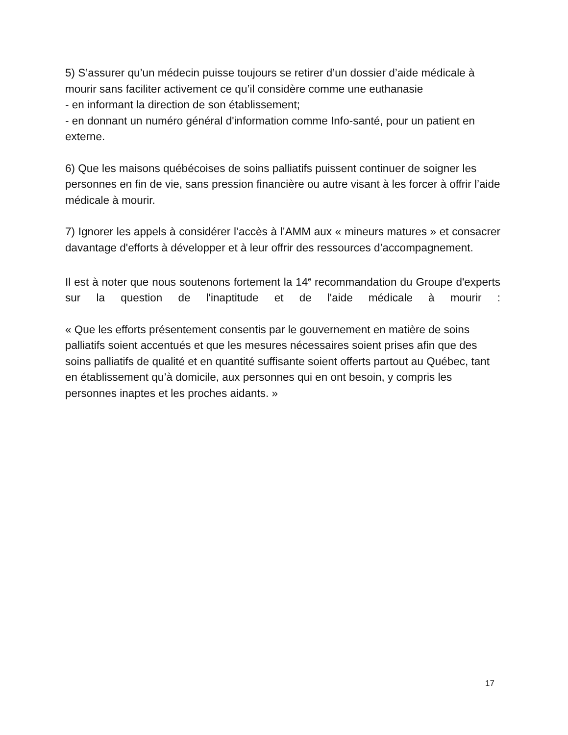5) S’assurer qu’un médecin puisse toujours se retirer d’un dossier d’aide médicale à mourir sans faciliter activement ce qu’il considère comme une euthanasie
- en informant la direction de son établissement;
- en donnant un numéro général d'information comme Info-santé, pour un patient en externe.
6) Que les maisons québécoises de soins palliatifs puissent continuer de soigner les personnes en fin de vie, sans pression financière ou autre visant à les forcer à offrir l’aide médicale à mourir.
7) Ignorer les appels à considérer l’accès à l’AMM aux « mineurs matures » et consacrer davantage d'efforts à développer et à leur offrir des ressources d’accompagnement.
Il est à noter que nous soutenons fortement la 14<sup>e</sup> recommandation du Groupe d'experts sur la question de l'inaptitude et de l'aide médicale à mourir :
« Que les efforts présentement consentis par le gouvernement en matière de soins palliatifs soient accentués et que les mesures nécessaires soient prises afin que des soins palliatifs de qualité et en quantité suffisante soient offerts partout au Québec, tant en établissement qu’à domicile, aux personnes qui en ont besoin, y compris les personnes inaptes et les proches aidants. »
17